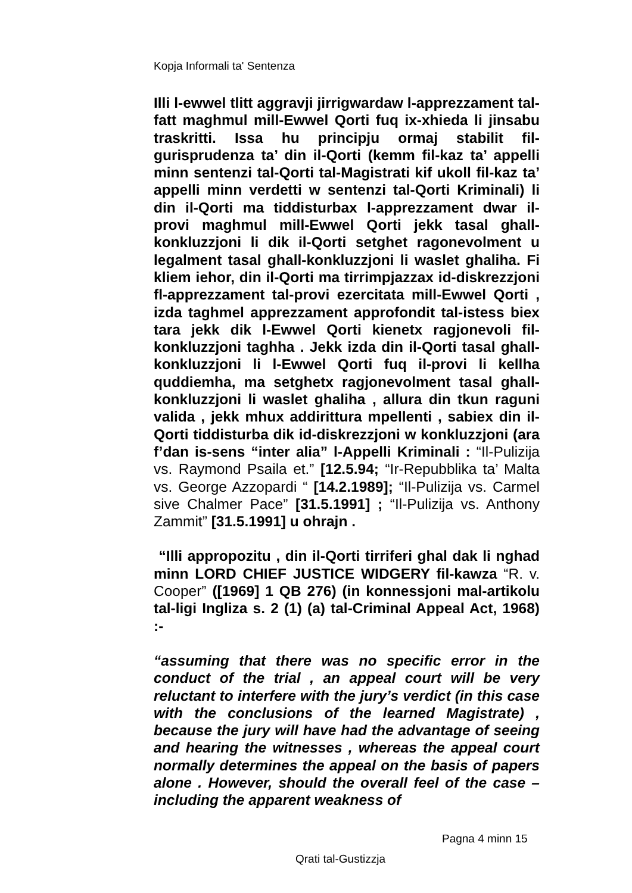Kopja Informali ta' Sentenza
Illi l-ewwel tlitt aggravji jirrigwardaw l-apprezzament tal-fatt maghmul mill-Ewwel Qorti fuq ix-xhieda li jinsabu traskritti. Issa hu principju ormaj stabilit fil-gurisprudenza ta’ din il-Qorti (kemm fil-kaz ta’ appelli minn sentenzi tal-Qorti tal-Magistrati kif ukoll fil-kaz ta’ appelli minn verdetti w sentenzi tal-Qorti Kriminali) li din il-Qorti ma tiddisturbax l-apprezzament dwar il-provi maghmul mill-Ewwel Qorti jekk tasal ghall-konkluzzjoni li dik il-Qorti setghet ragonevolment u legalment tasal ghall-konkluzzjoni li waslet ghaliha. Fi kliem iehor, din il-Qorti ma tirrimpjazzax id-diskrezzjoni fl-apprezzament tal-provi ezercitata mill-Ewwel Qorti , izda taghmel apprezzament approfondit tal-istess biex tara jekk dik l-Ewwel Qorti kienetx ragjonevoli fil-konkluzzjoni taghha . Jekk izda din il-Qorti tasal ghall-konkluzzjoni li l-Ewwel Qorti fuq il-provi li kellha quddiemha, ma setghetx ragjonevolment tasal ghall-konkluzzjoni li waslet ghaliha , allura din tkun raguni valida , jekk mhux addirittura mpellenti , sabiex din il-Qorti tiddisturba dik id-diskrezzjoni w konkluzzjoni (ara f’dan is-sens “inter alia” l-Appelli Kriminali : “Il-Pulizija vs. Raymond Psaila et.” [12.5.94; “Ir-Repubblika ta’ Malta vs. George Azzopardi “ [14.2.1989]; “Il-Pulizija vs. Carmel sive Chalmer Pace” [31.5.1991] ; “Il-Pulizija vs. Anthony Zammit” [31.5.1991] u ohrajn .
“Illi appropozitu , din il-Qorti tirriferi ghal dak li nghad minn LORD CHIEF JUSTICE WIDGERY fil-kawza “R. v. Cooper” ([1969] 1 QB 276) (in konnessjoni mal-artikolu tal-ligi Ingliza s. 2 (1) (a) tal-Criminal Appeal Act, 1968) :-
“assuming that there was no specific error in the conduct of the trial , an appeal court will be very reluctant to interfere with the jury’s verdict (in this case with the conclusions of the learned Magistrate) , because the jury will have had the advantage of seeing and hearing the witnesses , whereas the appeal court normally determines the appeal on the basis of papers alone . However, should the overall feel of the case – including the apparent weakness of
Pagna 4 minn 15
Qrati tal-Gustizzja